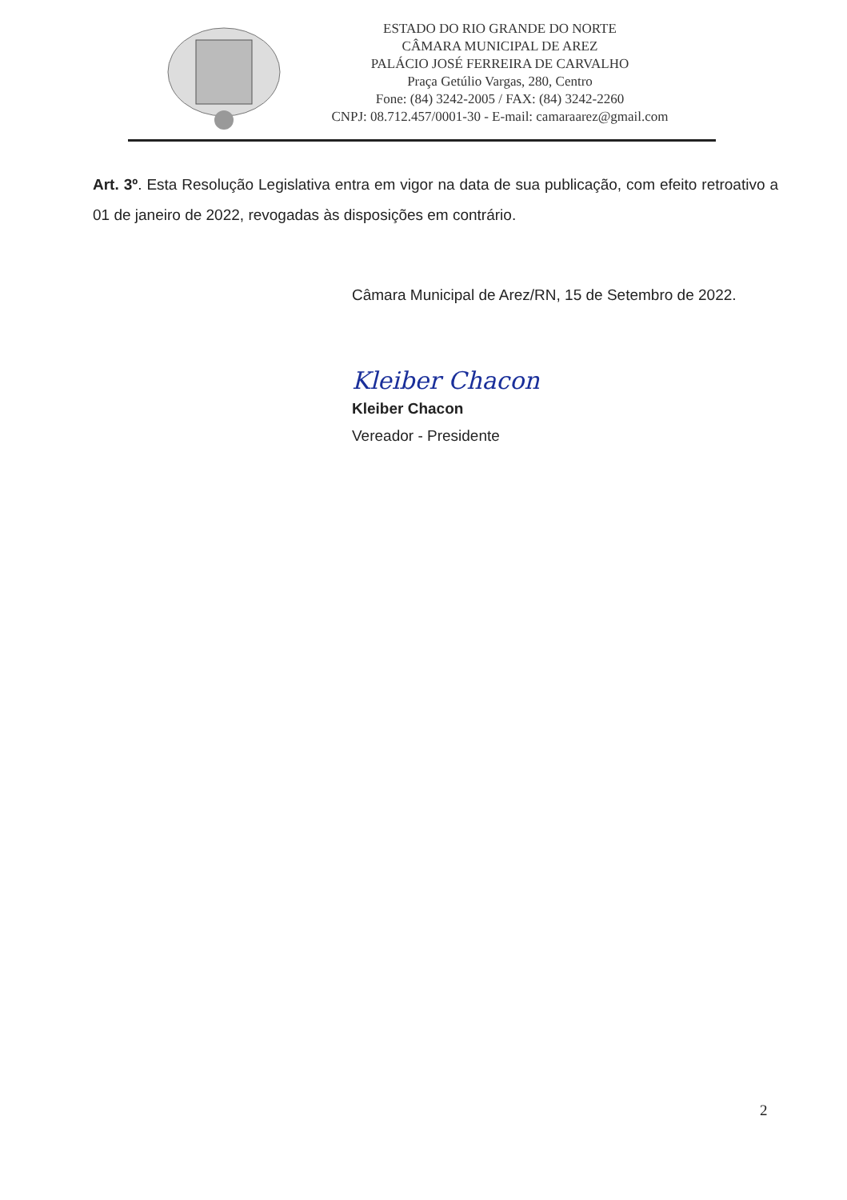ESTADO DO RIO GRANDE DO NORTE
CÂMARA MUNICIPAL DE AREZ
PALÁCIO JOSÉ FERREIRA DE CARVALHO
Praça Getúlio Vargas, 280, Centro
Fone: (84) 3242-2005 / FAX: (84) 3242-2260
CNPJ: 08.712.457/0001-30 - E-mail: camaraarez@gmail.com
Art. 3º. Esta Resolução Legislativa entra em vigor na data de sua publicação, com efeito retroativo a 01 de janeiro de 2022, revogadas às disposições em contrário.
Câmara Municipal de Arez/RN, 15 de Setembro de 2022.
Kleiber Chacon
Kleiber Chacon
Vereador - Presidente
2